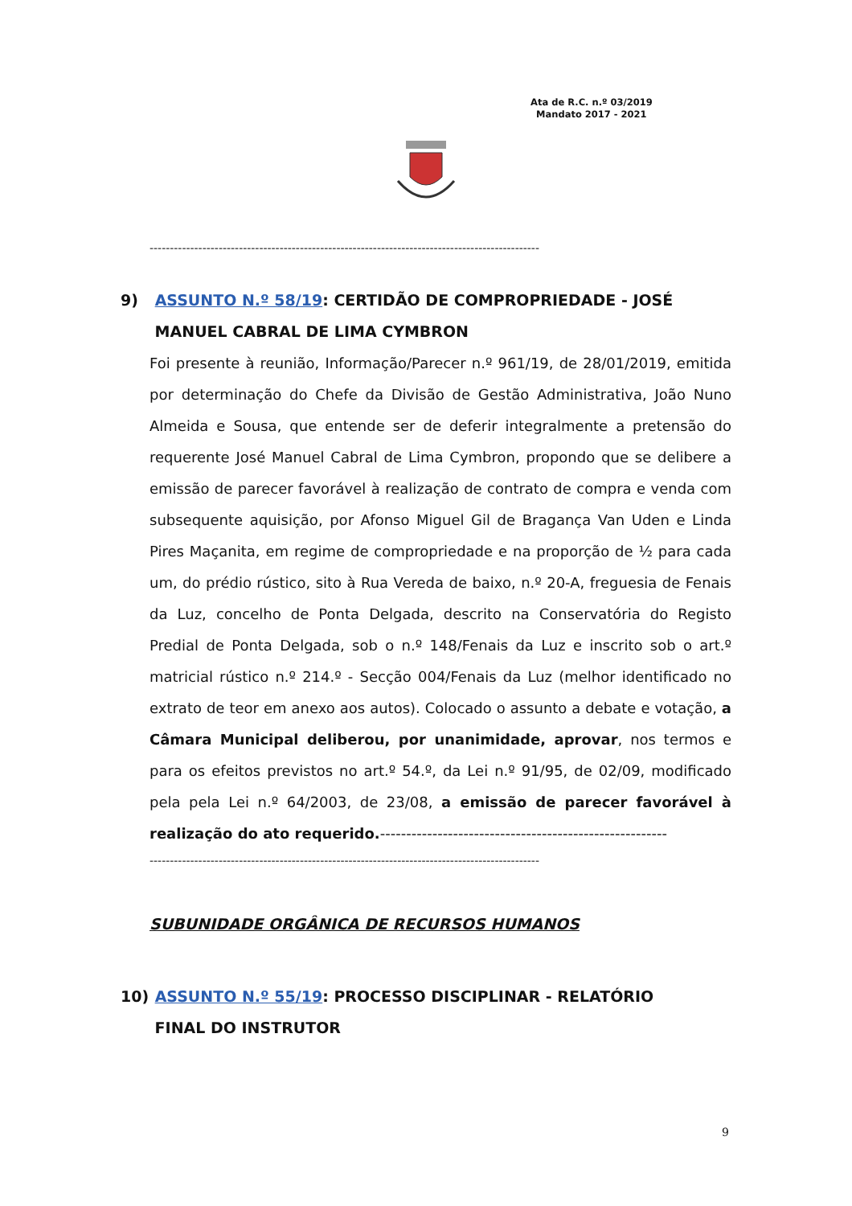Ata de R.C. n.º 03/2019
Mandato 2017 - 2021
------------------------------------------------------------------------------------------------
9) ASSUNTO N.º 58/19: CERTIDÃO DE COMPROPRIEDADE - JOSÉ
MANUEL CABRAL DE LIMA CYMBRON
Foi presente à reunião, Informação/Parecer n.º 961/19, de 28/01/2019, emitida por determinação do Chefe da Divisão de Gestão Administrativa, João Nuno Almeida e Sousa, que entende ser de deferir integralmente a pretensão do requerente José Manuel Cabral de Lima Cymbron, propondo que se delibere a emissão de parecer favorável à realização de contrato de compra e venda com subsequente aquisição, por Afonso Miguel Gil de Bragança Van Uden e Linda Pires Maçanita, em regime de compropriedade e na proporção de ½ para cada um, do prédio rústico, sito à Rua Vereda de baixo, n.º 20-A, freguesia de Fenais da Luz, concelho de Ponta Delgada, descrito na Conservatória do Registo Predial de Ponta Delgada, sob o n.º 148/Fenais da Luz e inscrito sob o art.º matricial rústico n.º 214.º - Secção 004/Fenais da Luz (melhor identificado no extrato de teor em anexo aos autos). Colocado o assunto a debate e votação, a Câmara Municipal deliberou, por unanimidade, aprovar, nos termos e para os efeitos previstos no art.º 54.º, da Lei n.º 91/95, de 02/09, modificado pela pela Lei n.º 64/2003, de 23/08, a emissão de parecer favorável à realização do ato requerido.-------------------------------------------------------
------------------------------------------------------------------------------------------------
SUBUNIDADE ORGÂNICA DE RECURSOS HUMANOS
10) ASSUNTO N.º 55/19: PROCESSO DISCIPLINAR - RELATÓRIO
FINAL DO INSTRUTOR
9